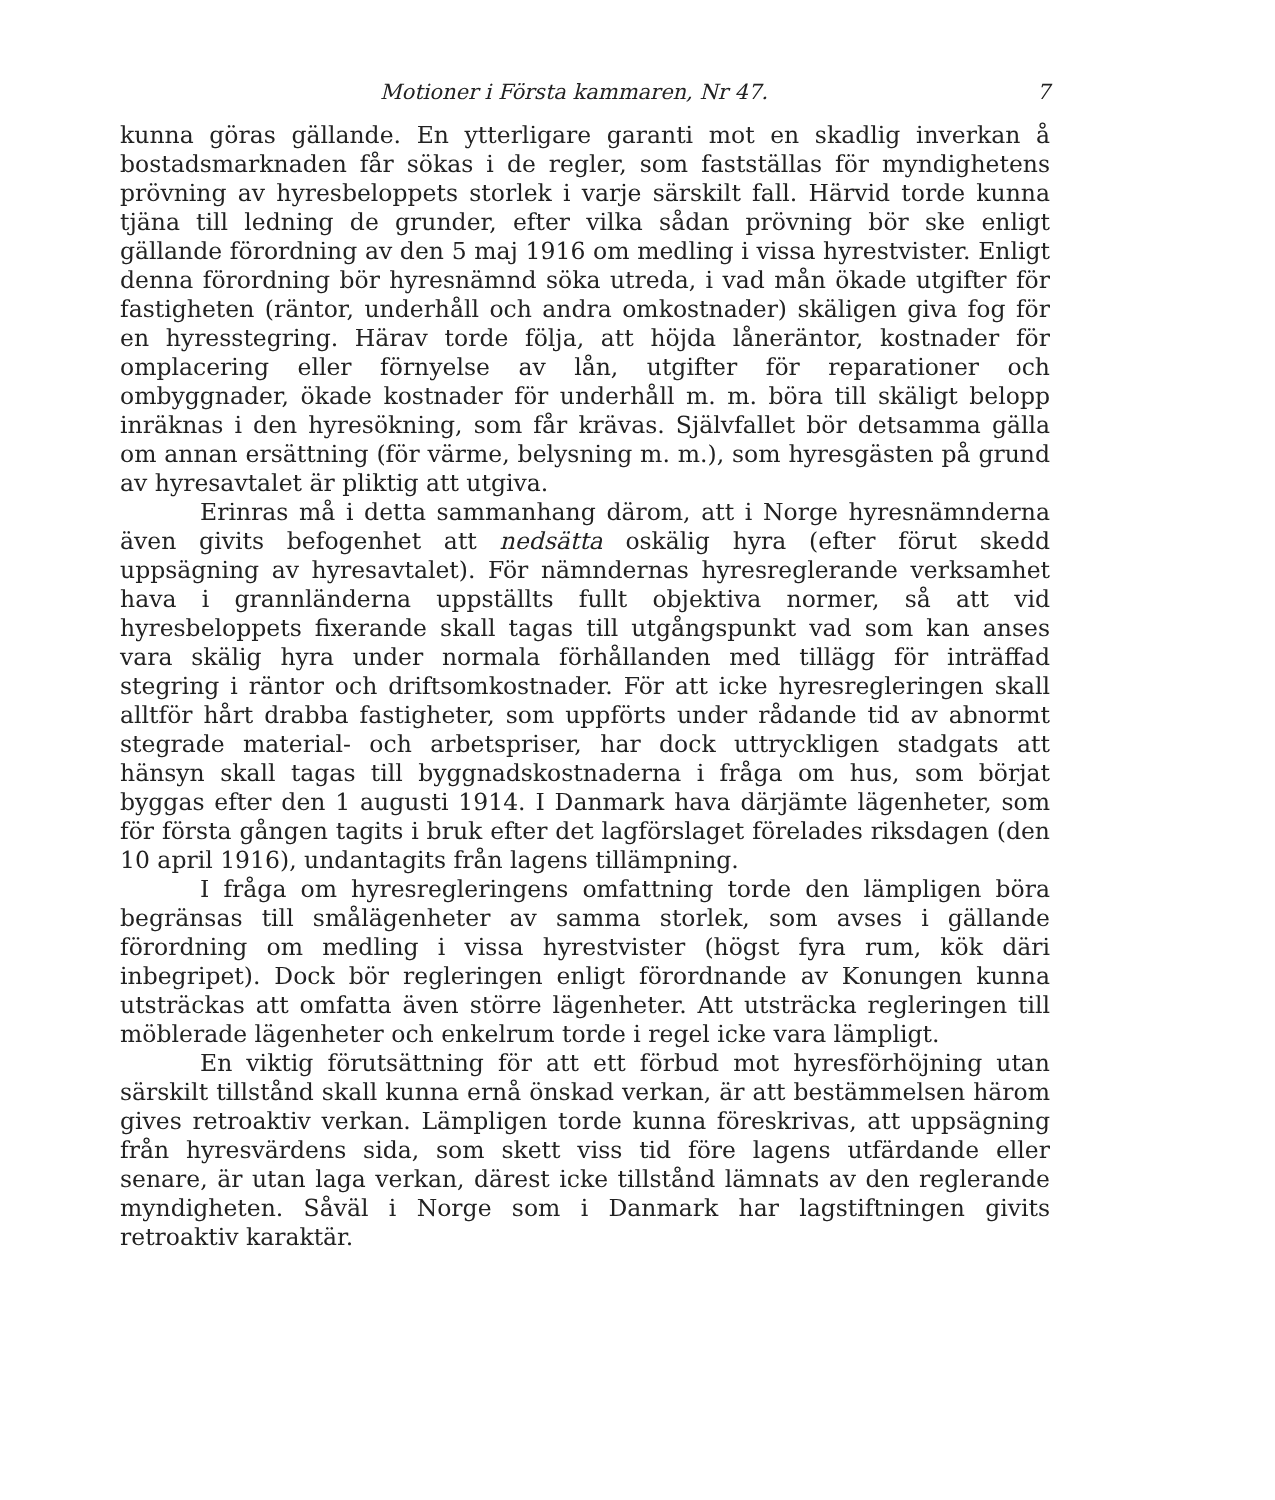Motioner i Första kammaren, Nr 47. 7
kunna göras gällande. En ytterligare garanti mot en skadlig inverkan å bostadsmarknaden får sökas i de regler, som fastställas för myndighetens prövning av hyresbeloppets storlek i varje särskilt fall. Härvid torde kunna tjäna till ledning de grunder, efter vilka sådan prövning bör ske enligt gällande förordning av den 5 maj 1916 om medling i vissa hyrestvister. Enligt denna förordning bör hyresnämnd söka utreda, i vad mån ökade utgifter för fastigheten (räntor, underhåll och andra omkostnader) skäligen giva fog för en hyresstegring. Härav torde följa, att höjda låneräntor, kostnader för omplacering eller förnyelse av lån, utgifter för reparationer och ombyggnader, ökade kostnader för underhåll m. m. böra till skäligt belopp inräknas i den hyresökning, som får krävas. Självfallet bör detsamma gälla om annan ersättning (för värme, belysning m. m.), som hyresgästen på grund av hyresavtalet är pliktig att utgiva.
Erinras må i detta sammanhang därom, att i Norge hyresnämnderna även givits befogenhet att nedsätta oskälig hyra (efter förut skedd uppsägning av hyresavtalet). För nämndernas hyresreglerande verksamhet hava i grannländerna uppställts fullt objektiva normer, så att vid hyresbeloppets fixerande skall tagas till utgångspunkt vad som kan anses vara skälig hyra under normala förhållanden med tillägg för inträffad stegring i räntor och driftsomkostnader. För att icke hyresregleringen skall alltför hårt drabba fastigheter, som uppförts under rådande tid av abnormt stegrade material- och arbetspriser, har dock uttryckligen stadgats att hänsyn skall tagas till byggnadskostnaderna i fråga om hus, som börjat byggas efter den 1 augusti 1914. I Danmark hava därjämte lägenheter, som för första gången tagits i bruk efter det lagförslaget förelades riksdagen (den 10 april 1916), undantagits från lagens tillämpning.
I fråga om hyresregleringens omfattning torde den lämpligen böra begränsas till smålägenheter av samma storlek, som avses i gällande förordning om medling i vissa hyrestvister (högst fyra rum, kök däri inbegripet). Dock bör regleringen enligt förordnande av Konungen kunna utsträckas att omfatta även större lägenheter. Att utsträcka regleringen till möblerade lägenheter och enkelrum torde i regel icke vara lämpligt.
En viktig förutsättning för att ett förbud mot hyresförhöjning utan särskilt tillstånd skall kunna ernå önskad verkan, är att bestämmelsen härom gives retroaktiv verkan. Lämpligen torde kunna föreskrivas, att uppsägning från hyresvärdens sida, som skett viss tid före lagens utfärdande eller senare, är utan laga verkan, därest icke tillstånd lämnats av den reglerande myndigheten. Såväl i Norge som i Danmark har lagstiftningen givits retroaktiv karaktär.